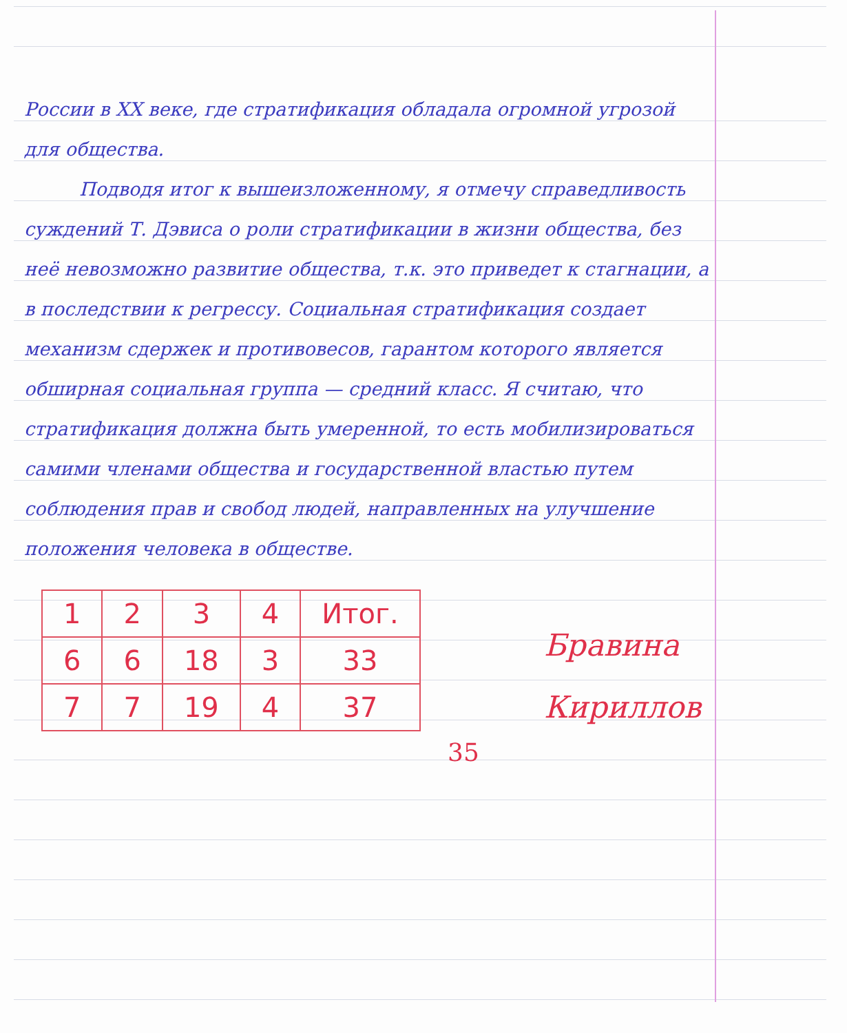России в XX веке, где стратификация обладала огромной угрозой для общества.
Подводя итог к вышеизложенному, я отмечу справедливость суждений Т. Дэвиса о роли стратификации в жизни общества, без неё невозможно развитие общества, т.к. это приведет к стагнации, а в последствии к регрессу. Социальная стратификация создает механизм сдержек и противовесов, гарантом которого является обширная социальная группа — средний класс. Я считаю, что стратификация должна быть умеренной, то есть мобилизироваться самими членами общества и государственной властью путем соблюдения прав и свобод людей, направленных на улучшение положения человека в обществе.
| 1 | 2 | 3 | 4 | Итог. |
| 6 | 6 | 18 | 3 | 33 |
| 7 | 7 | 19 | 4 | 37 |
Бравина
Кириллов
35